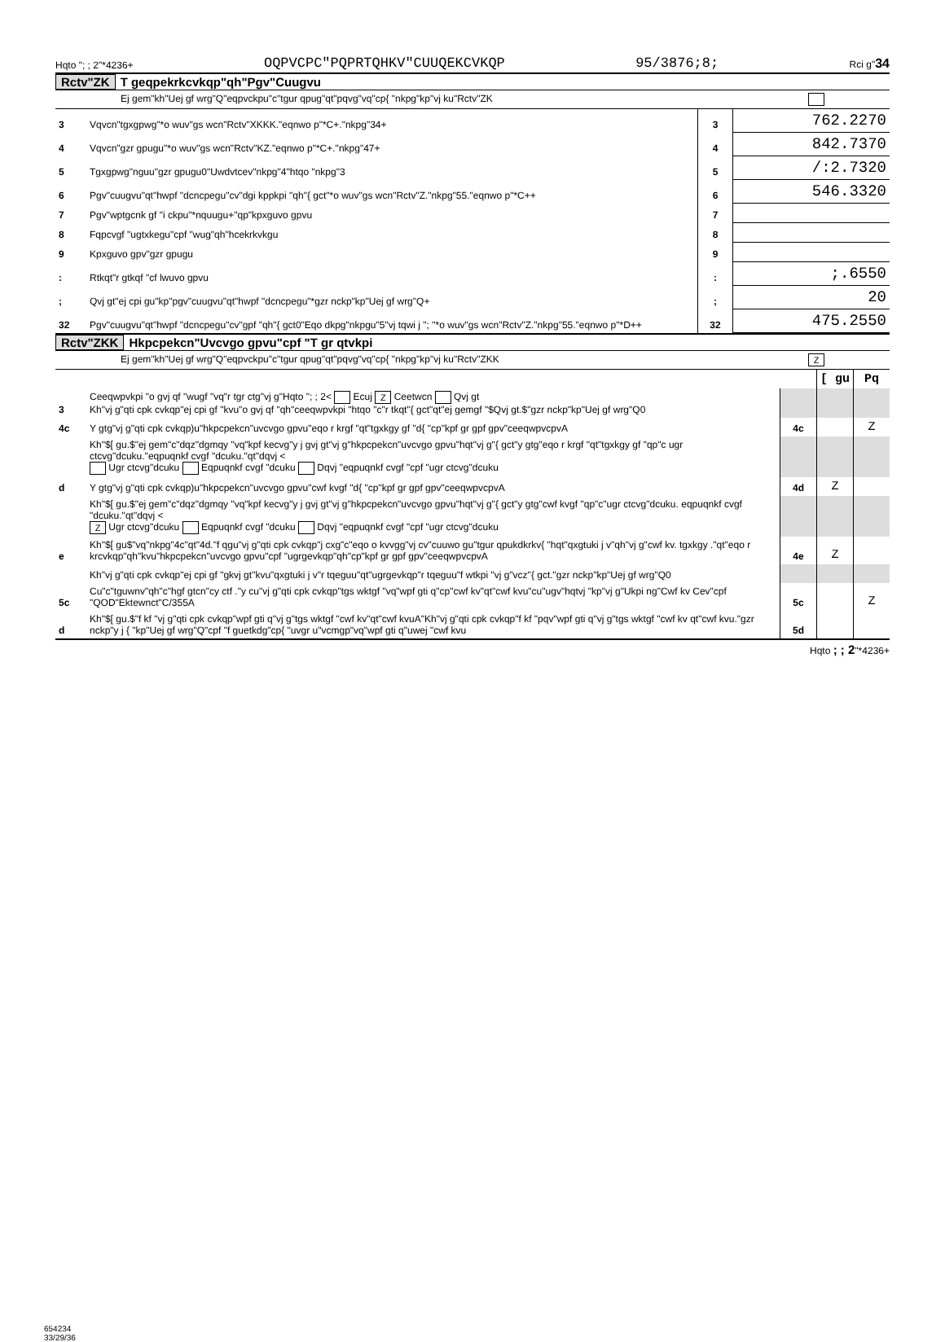Hqto "; ; 2"*4236+ OQPVCPC"PQPRTQHKV"CUUQEKCVKQP 95/3876;8; Rci g"34
Rctv"ZK T geqpekrkcvkqp"qh"Pgv"Cuugvu
Ej gem"kh"Uej gf wrg"Q"eqpvckpu"c"tgur qpug"qt"pqvg"vq"cp{ "nkpg"kp"vj ku"Rctv"ZK
| 3 | Vqvcn"tgxgpwg"*o wuv"gs wcn"Rctv"XKKK."eqnwo p"*C+."nkpg"34+ | 3 | 762.2270 |
| 4 | Vqvcn"gzr gpugu"*o wuv"gs wcn"Rctv"KZ."eqnwo p"*C+."nkpg"47+ | 4 | 842.7370 |
| 5 | Tgxgpwg"nguu"gzr gpugu0"Uwdvtcev"nkpg"4"htqo "nkpg"3 | 5 | /:2.7320 |
| 6 | Pgv"cuugvu"qt"hwpf "dcncpegu"cv"dgi kppkpi "qh"{ gct"*o wuv"gs wcn"Rctv"Z."nkpg"55."eqnwo p"*C++ | 6 | 546.3320 |
| 7 | Pgv"wptgcnk gf "i ckpu"*nquugu+"qp"kpxguvo gpvu | 7 | |
| 8 | Fqpcvgf "ugtxkegu"cpf "wug"qh"hcekrkvkgu | 8 | |
| 9 | Kpxguvo gpv"gzr gpugu | 9 | |
| : | Rtkqt"r gtkqf "cf lwuvo gpvu | : | ;.6550 |
| ; | Qvj gt"ej cpi gu"kp"pgv"cuugvu"qt"hwpf "dcncpegu"*gzr nckp"kp"Uej gf wrg"Q+ | ; | 20 |
| 32 | Pgv"cuugvu"qt"hwpf "dcncpegu"cv"gpf "qh"{ gct0"Eqo dkpg"nkpgu"5"vj tqwi j "; "*o wuv"gs wcn"Rctv"Z."nkpg"55."eqnwo p"*D++ | 32 | 475.2550 |
Rctv"ZKK Hkpcpekcn"Uvcvgo gpvu"cpf "T gr qtvkpi
Ej gem"kh"Uej gf wrg"Q"eqpvckpu"c"tgur qpug"qt"pqvg"vq"cp{ "nkpg"kp"vj ku"Rctv"ZKK Z
| | | | [ gu | Pq |
| 3 | Ceeqwpvkpi "o gvj qf "wugf "vq"r tgr ctg"vj g"Hqto "; ; 2< Ecuj Z Ceetwcn Qvj gt Kh"vj g"qti cpk cvkqp"ej cpi gf "kvu"o gvj qf "qh"ceeqwpvkpi "htqo "c"r tkqt"{ gct"qt"ej gemgf "$Qvj gt.$"gzr nckp"kp"Uej gf wrg"Q0 | | | |
| 4c | Y gtg"vj g"qti cpk cvkqp)u"hkpcpekcn"uvcvgo gpvu"eqo r krgf "qt"tgxkgy gf "d{ "cp"kpf gr gpf gpv"ceeqwpvcpvA | 4c | | Z |
| | Kh"$[ gu.$"ej gem"c"dqz"dgmqy "vq"kpf kecvg"y j gvj gt"vj g"hkpcpekcn"uvcvgo gpvu"hqt"vj g"{ gct"y gtg"eqo r krgf "qt"tgxkgy gf "qp"c ugr ctcvg"dcuku."eqpuqnkf cvgf "dcuku."qt"dqvj < Ugr ctcvg"dcuku Eqpuqnkf cvgf "dcuku Dqvj "eqpuqnkf cvgf "cpf "ugr ctcvg"dcuku | | | |
| d | Y gtg"vj g"qti cpk cvkqp)u"hkpcpekcn"uvcvgo gpvu"cwf kvgf "d{ "cp"kpf gr gpf gpv"ceeqwpvcpvA | 4d | Z | |
| | Kh"$[ gu.$"ej gem"c"dqz"dgmqy "vq"kpf kecvg"y j gvj gt"vj g"hkpcpekcn"uvcvgo gpvu"hqt"vj g"{ gct"y gtg"cwf kvgf "qp"c"ugr ctcvg"dcuku. eqpuqnkf cvgf "dcuku."qt"dqvj < Z Ugr ctcvg"dcuku Eqpuqnkf cvgf "dcuku Dqvj "eqpuqnkf cvgf "cpf "ugr ctcvg"dcuku | | | |
| e | Kh"$[ gu$"vq"nkpg"4c"qt"4d."f qgu"vj g"qti cpk cvkqp"j cxg"c"eqo o kvvgg"vj cv"cuuwo gu"tgur qpukdkrkv{ "hqt"qxgtuki j v"qh"vj g"cwf kv. tgxkgy ."qt"eqo r krcvkqp"qh"kvu"hkpcpekcn"uvcvgo gpvu"cpf "ugrgevkqp"qh"cp"kpf gr gpf gpv"ceeqwpvcpvA | 4e | Z | |
| | Kh"vj g"qti cpk cvkqp"ej cpi gf "gkvj gt"kvu"qxgtuki j v"r tqeguu"qt"ugrgevkqp"r tqeguu"f wtkpi "vj g"vcz"{ gct."gzr nckp"kp"Uej gf wrg"Q0 | | | |
| 5c | Cu"c"tguwnv"qh"c"hgf gtcn"cy ctf ."y cu"vj g"qti cpk cvkqp"tgs wktgf "vq"wpf gti q"cp"cwf kv"qt"cwf kvu"cu"ugv"hqtvj "kp"vj g"Ukpi ng"Cwf kv Cev"cpf "QOD"Ektewnct"C/355A | 5c | | Z |
| d | Kh"$[ gu.$"f kf "vj g"qti cpk cvkqp"wpf gti q"vj g"tgs wktgf "cwf kv"qt"cwf kvuA"Kh"vj g"qti cpk cvkqp"f kf "pqv"wpf gti q"vj g"tgs wktgf "cwf kv qt"cwf kvu."gzr nckp"y j { "kp"Uej gf wrg"Q"cpf "f guetkdg"cp{ "uvgr u"vcmgp"vq"wpf gti q"uwej "cwf kvu | 5d | | |
Hqto ; ; 2"*4236+
654234
33/29/36